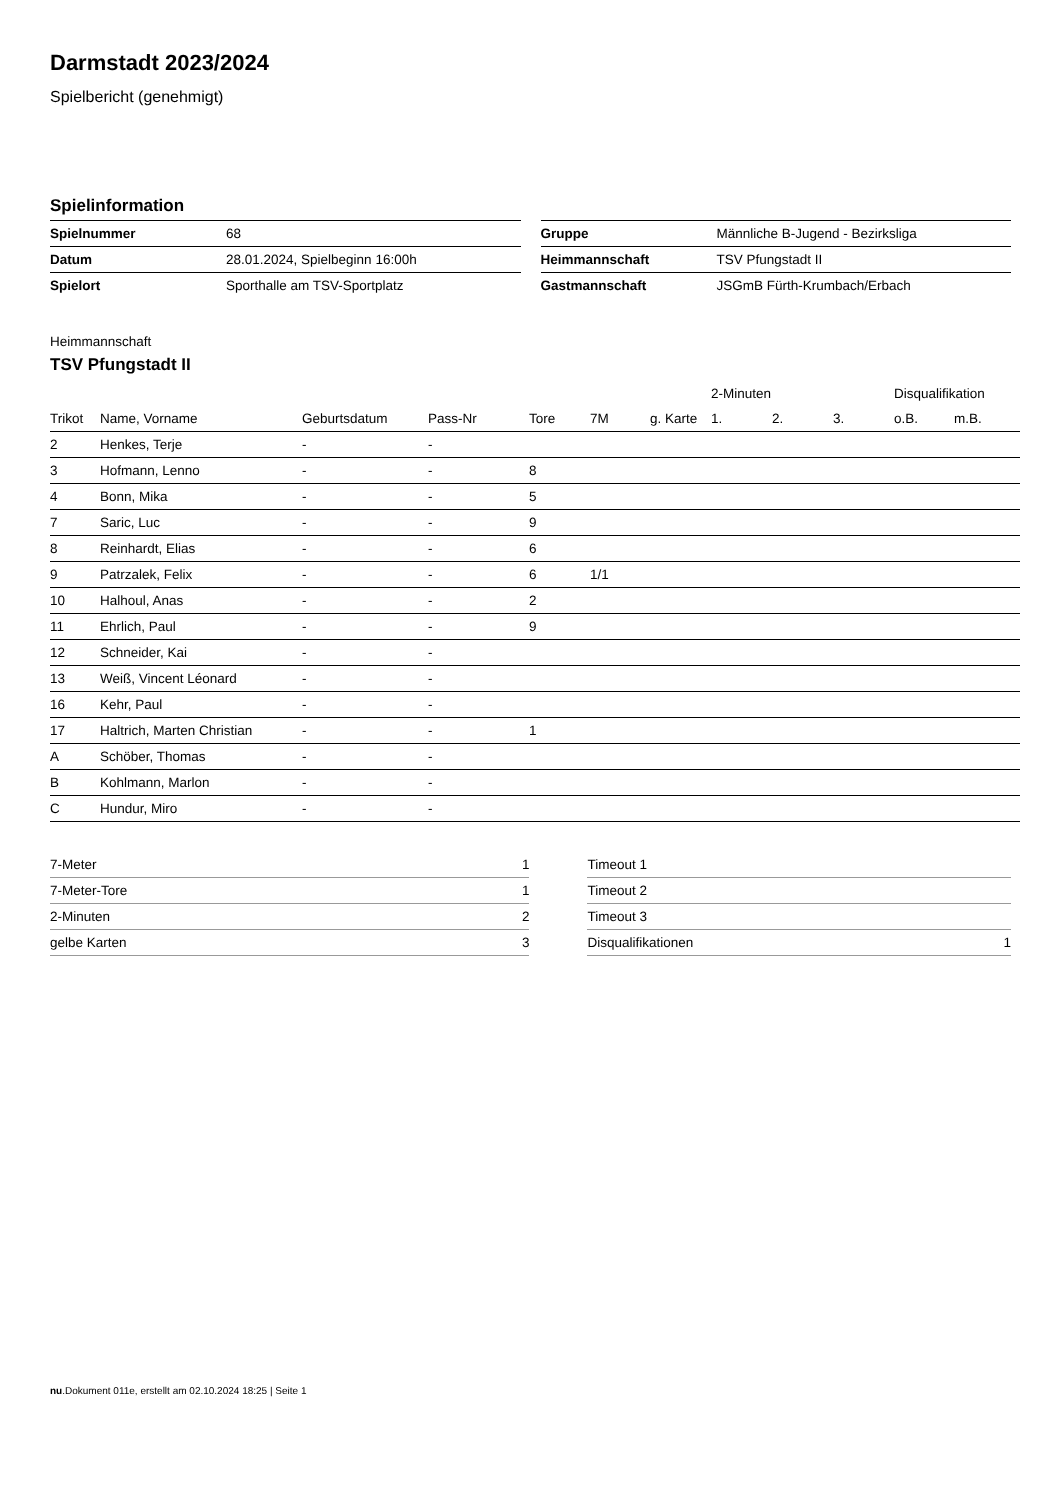Darmstadt 2023/2024
Spielbericht (genehmigt)
Spielinformation
| Spielnummer | 68 |
| Datum | 28.01.2024, Spielbeginn 16:00h |
| Spielort | Sporthalle am TSV-Sportplatz |
| Gruppe | Männliche B-Jugend - Bezirksliga |
| Heimmannschaft | TSV Pfungstadt II |
| Gastmannschaft | JSGmB Fürth-Krumbach/Erbach |
Heimmannschaft
TSV Pfungstadt II
| | | | | | | | 2-Minuten | | | Disqualifikation | |
| --- | --- | --- | --- | --- | --- | --- | --- | --- | --- | --- | --- |
| Trikot | Name, Vorname | Geburtsdatum | Pass-Nr | Tore | 7M | g. Karte | 1. | 2. | 3. | o.B. | m.B. |
| 2 | Henkes, Terje | - | - | | | | | | | | |
| 3 | Hofmann, Lenno | - | - | 8 | | | | | | | |
| 4 | Bonn, Mika | - | - | 5 | | | | | | | |
| 7 | Saric, Luc | - | - | 9 | | | | | | | |
| 8 | Reinhardt, Elias | - | - | 6 | | | | | | | |
| 9 | Patrzalek, Felix | - | - | 6 | 1/1 | | | | | | |
| 10 | Halhoul, Anas | - | - | 2 | | | | | | | |
| 11 | Ehrlich, Paul | - | - | 9 | | | | | | | |
| 12 | Schneider, Kai | - | - | | | | | | | | |
| 13 | Weiß, Vincent Léonard | - | - | | | | | | | | |
| 16 | Kehr, Paul | - | - | | | | | | | | |
| 17 | Haltrich, Marten Christian | - | - | 1 | | | | | | | |
| A | Schöber, Thomas | - | - | | | | | | | | |
| B | Kohlmann, Marlon | - | - | | | | | | | | |
| C | Hundur, Miro | - | - | | | | | | | | |
| 7-Meter | 1 |
| 7-Meter-Tore | 1 |
| 2-Minuten | 2 |
| gelbe Karten | 3 |
| Timeout 1 | |
| Timeout 2 | |
| Timeout 3 | |
| Disqualifikationen | 1 |
nu.Dokument 011e, erstellt am 02.10.2024 18:25 | Seite 1